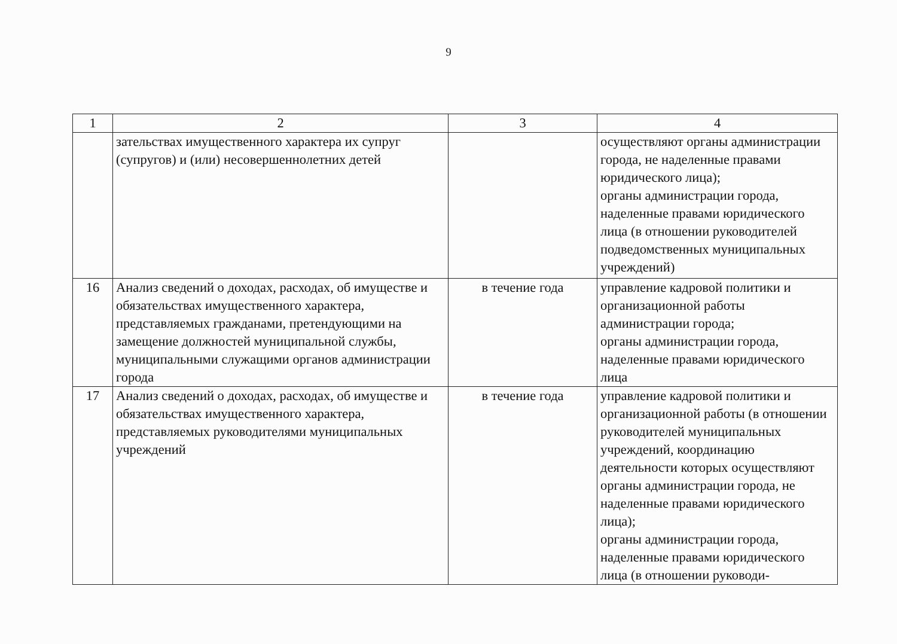9
| 1 | 2 | 3 | 4 |
| --- | --- | --- | --- |
| | зательствах имущественного характера их супруг (супругов) и (или) несовершеннолетних детей | | осуществляют органы администрации города, не наделенные правами юридического лица); органы администрации города, наделенные правами юридического лица (в отношении руководителей подведомственных муниципальных учреждений) |
| 16 | Анализ сведений о доходах, расходах, об имуществе и обязательствах имущественного характера, представляемых гражданами, претендующими на замещение должностей муниципальной службы, муниципальными служащими органов администрации города | в течение года | управление кадровой политики и организационной работы администрации города; органы администрации города, наделенные правами юридического лица |
| 17 | Анализ сведений о доходах, расходах, об имуществе и обязательствах имущественного характера, представляемых руководителями муниципальных учреждений | в течение года | управление кадровой политики и организационной работы (в отношении руководителей муниципальных учреждений, координацию деятельности которых осуществляют органы администрации города, не наделенные правами юридического лица); органы администрации города, наделенные правами юридического лица (в отношении руководи- |